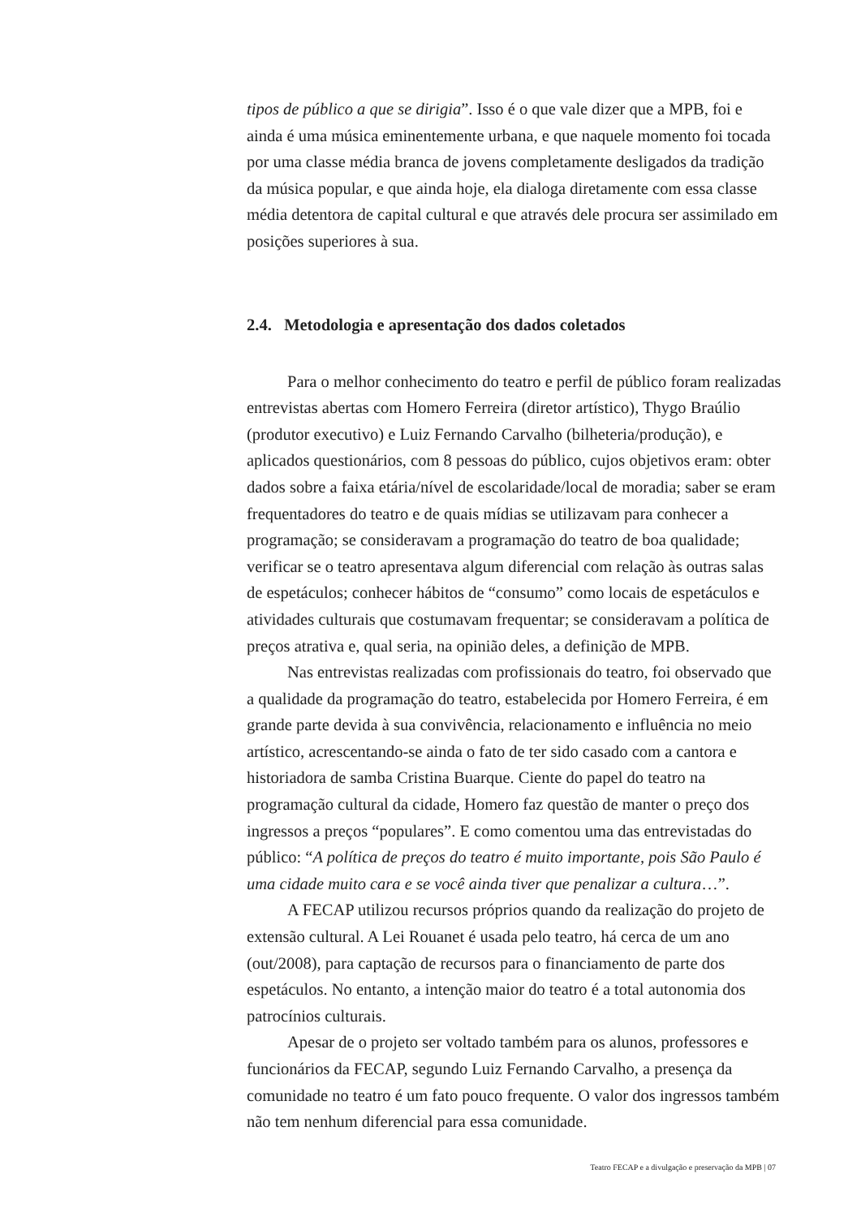tipos de público a que se dirigia”. Isso é o que vale dizer que a MPB, foi e ainda é uma música eminentemente urbana, e que naquele momento foi tocada por uma classe média branca de jovens completamente desligados da tradição da música popular, e que ainda hoje, ela dialoga diretamente com essa classe média detentora de capital cultural e que através dele procura ser assimilado em posições superiores à sua.
2.4. Metodologia e apresentação dos dados coletados
Para o melhor conhecimento do teatro e perfil de público foram realizadas entrevistas abertas com Homero Ferreira (diretor artístico), Thygo Braúlio (produtor executivo) e Luiz Fernando Carvalho (bilheteria/produção), e aplicados questionários, com 8 pessoas do público, cujos objetivos eram: obter dados sobre a faixa etária/nível de escolaridade/local de moradia; saber se eram frequentadores do teatro e de quais mídias se utilizavam para conhecer a programação; se consideravam a programação do teatro de boa qualidade; verificar se o teatro apresentava algum diferencial com relação às outras salas de espetáculos; conhecer hábitos de “consumo” como locais de espetáculos e atividades culturais que costumavam frequentar; se consideravam a política de preços atrativa e, qual seria, na opinião deles, a definição de MPB.
Nas entrevistas realizadas com profissionais do teatro, foi observado que a qualidade da programação do teatro, estabelecida por Homero Ferreira, é em grande parte devida à sua convivência, relacionamento e influência no meio artístico, acrescentando-se ainda o fato de ter sido casado com a cantora e historiadora de samba Cristina Buarque. Ciente do papel do teatro na programação cultural da cidade, Homero faz questão de manter o preço dos ingressos a preços “populares”. E como comentou uma das entrevistadas do público: “A política de preços do teatro é muito importante, pois São Paulo é uma cidade muito cara e se você ainda tiver que penalizar a cultura…”.
A FECAP utilizou recursos próprios quando da realização do projeto de extensão cultural. A Lei Rouanet é usada pelo teatro, há cerca de um ano (out/2008), para captação de recursos para o financiamento de parte dos espetáculos. No entanto, a intenção maior do teatro é a total autonomia dos patrocínios culturais.
Apesar de o projeto ser voltado também para os alunos, professores e funcionários da FECAP, segundo Luiz Fernando Carvalho, a presença da comunidade no teatro é um fato pouco frequente. O valor dos ingressos também não tem nenhum diferencial para essa comunidade.
Teatro FECAP e a divulgação e preservação da MPB | 07